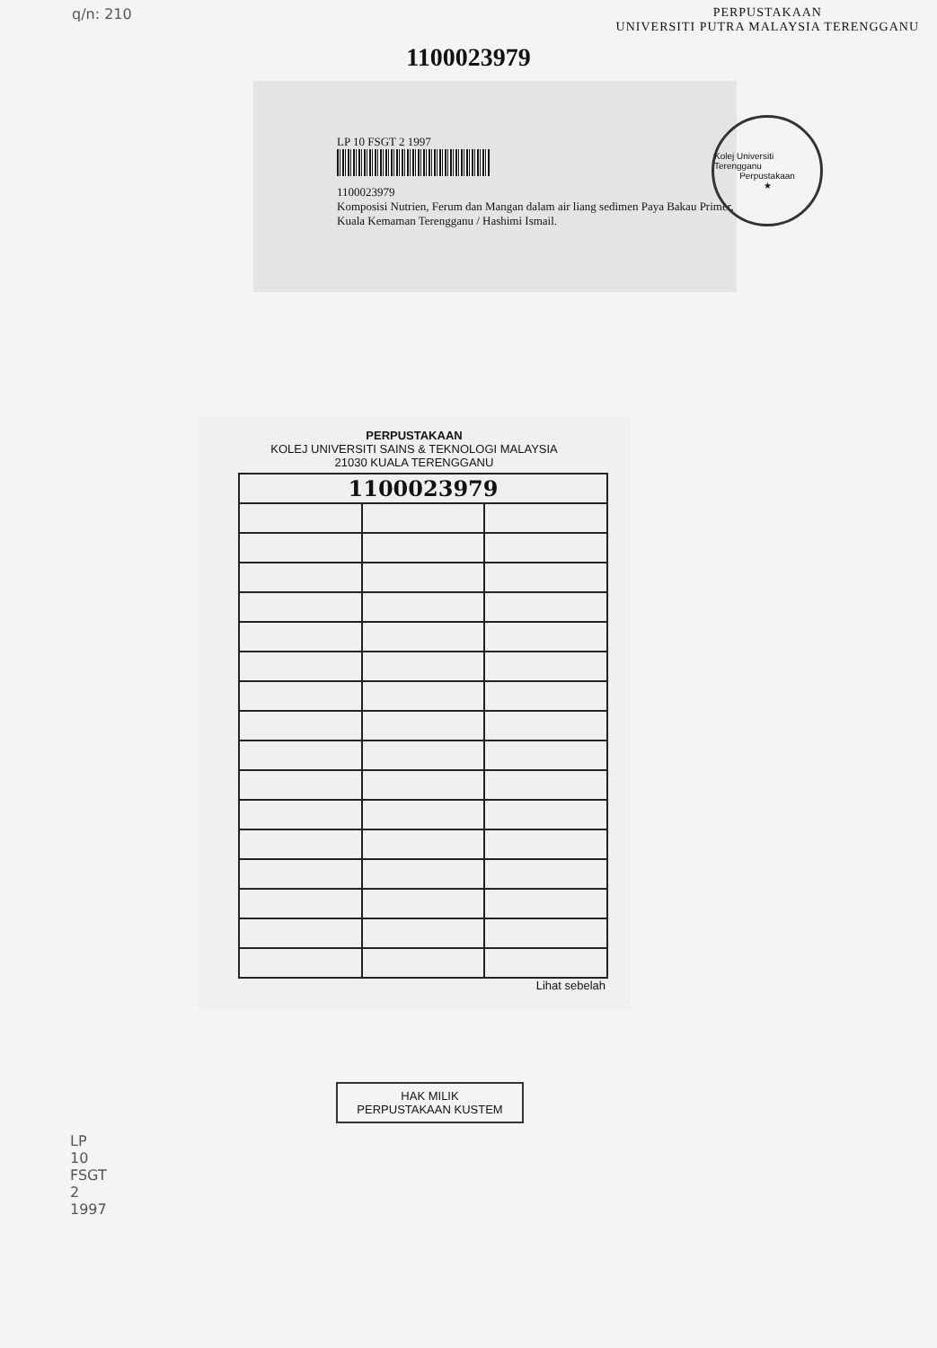q/n: 210 PERPUSTAKAAN
UNIVERSITI PUTRA MALAYSIA TERENGGANU
1100023979
LP 10 FSGT 2 1997
1100023979
Komposisi Nutrien, Ferum dan Mangan dalam air liang sedimen Paya Bakau Primer, Kuala Kemaman Terengganu / Hashimi Ismail.
Kolej Universiti Terengganu
Perpustakaan
★
PERPUSTAKAAN
KOLEJ UNIVERSITI SAINS & TEKNOLOGI MALAYSIA
21030 KUALA TERENGGANU
| 1100023979 | | |
Lihat sebelah
HAK MILIK
PERPUSTAKAAN KUSTEM
LP
10
FSGT
2
1997